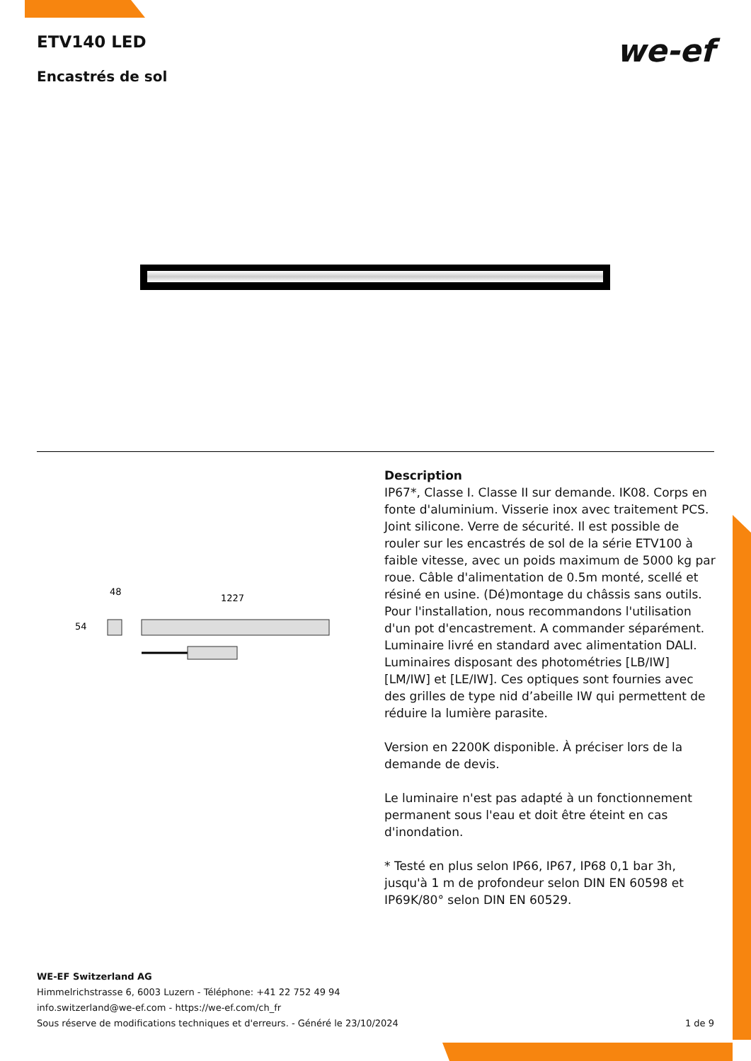ETV140 LED
Encastrés de sol
we-ef
48
1227
54
Description
IP67*, Classe I. Classe II sur demande. IK08. Corps en fonte d'aluminium. Visserie inox avec traitement PCS. Joint silicone. Verre de sécurité. Il est possible de rouler sur les encastrés de sol de la série ETV100 à faible vitesse, avec un poids maximum de 5000 kg par roue. Câble d'alimentation de 0.5m monté, scellé et résiné en usine. (Dé)montage du châssis sans outils.
Pour l'installation, nous recommandons l'utilisation d'un pot d'encastrement. A commander séparément.
Luminaire livré en standard avec alimentation DALI.
Luminaires disposant des photométries [LB/IW] [LM/IW] et [LE/IW]. Ces optiques sont fournies avec des grilles de type nid d’abeille IW qui permettent de réduire la lumière parasite.
Version en 2200K disponible. À préciser lors de la demande de devis.
Le luminaire n'est pas adapté à un fonctionnement permanent sous l'eau et doit être éteint en cas d'inondation.
* Testé en plus selon IP66, IP67, IP68 0,1 bar 3h, jusqu'à 1 m de profondeur selon DIN EN 60598 et IP69K/80° selon DIN EN 60529.
WE-EF Switzerland AG
Himmelrichstrasse 6, 6003 Luzern - Téléphone: +41 22 752 49 94
info.switzerland@we-ef.com - https://we-ef.com/ch_fr
1 de 9 Sous réserve de modifications techniques et d'erreurs. - Généré le 23/10/2024